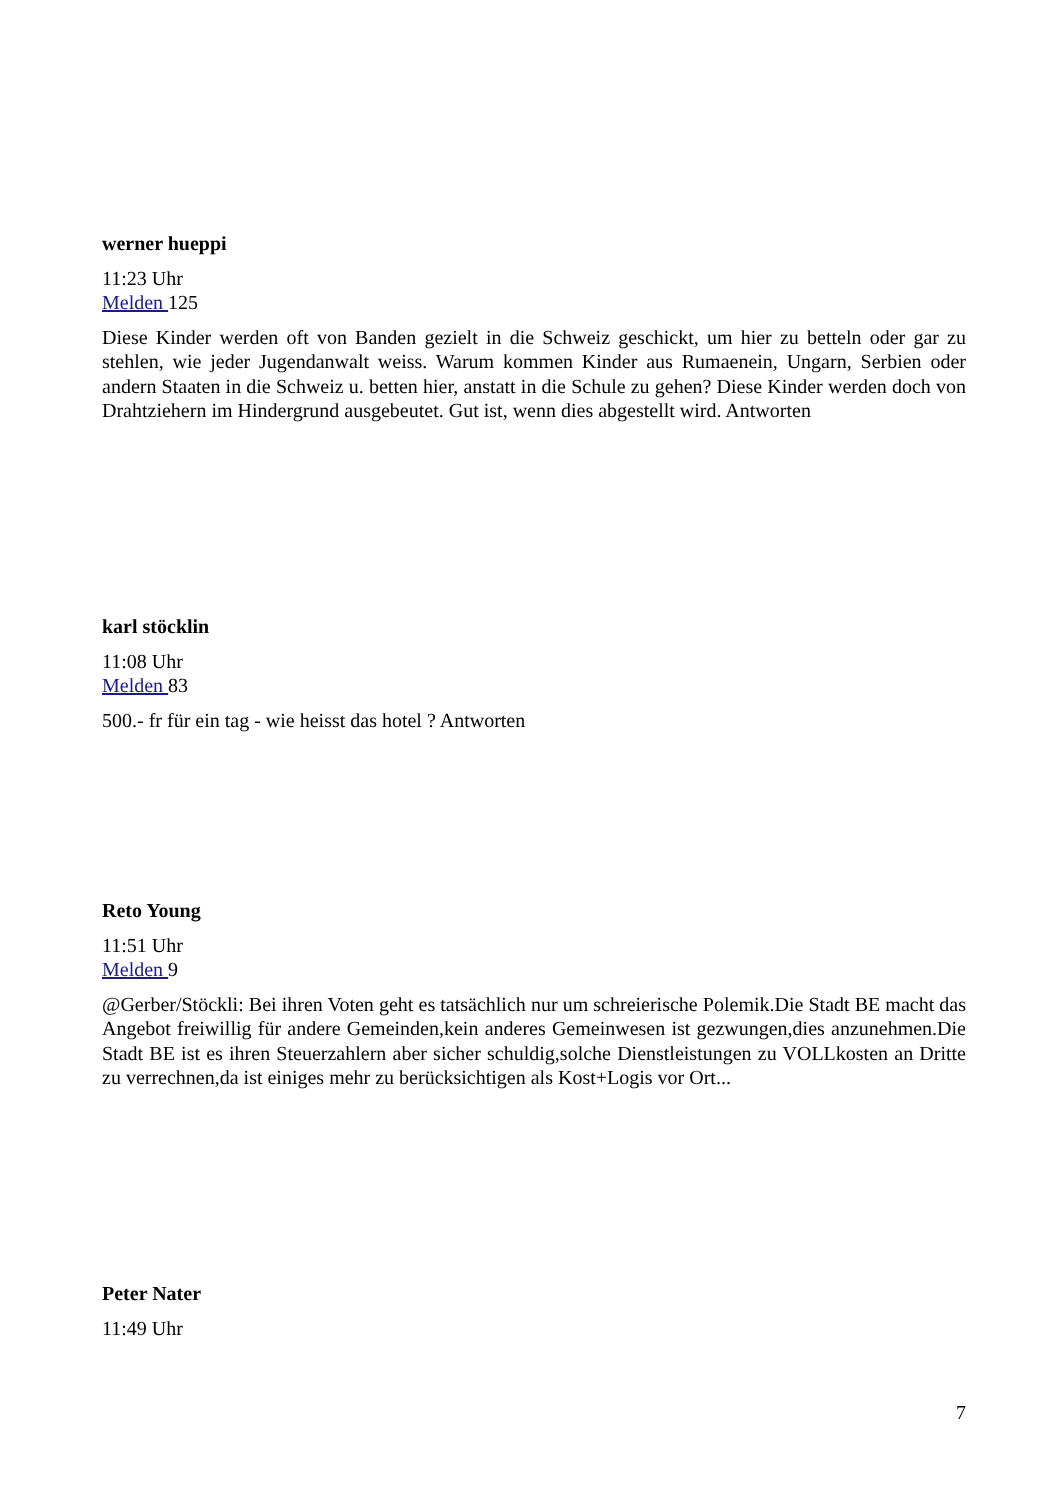werner hueppi
11:23 Uhr
Melden 125
Diese Kinder werden oft von Banden gezielt in die Schweiz geschickt, um hier zu betteln oder gar zu stehlen, wie jeder Jugendanwalt weiss. Warum kommen Kinder aus Rumaenein, Ungarn, Serbien oder andern Staaten in die Schweiz u. betten hier, anstatt in die Schule zu gehen? Diese Kinder werden doch von Drahtziehern im Hindergrund ausgebeutet. Gut ist, wenn dies abgestellt wird. Antworten
karl stöcklin
11:08 Uhr
Melden 83
500.- fr für ein tag - wie heisst das hotel ? Antworten
Reto Young
11:51 Uhr
Melden 9
@Gerber/Stöckli: Bei ihren Voten geht es tatsächlich nur um schreierische Polemik.Die Stadt BE macht das Angebot freiwillig für andere Gemeinden,kein anderes Gemeinwesen ist gezwungen,dies anzunehmen.Die Stadt BE ist es ihren Steuerzahlern aber sicher schuldig,solche Dienstleistungen zu VOLLkosten an Dritte zu verrechnen,da ist einiges mehr zu berücksichtigen als Kost+Logis vor Ort...
Peter Nater
11:49 Uhr
7